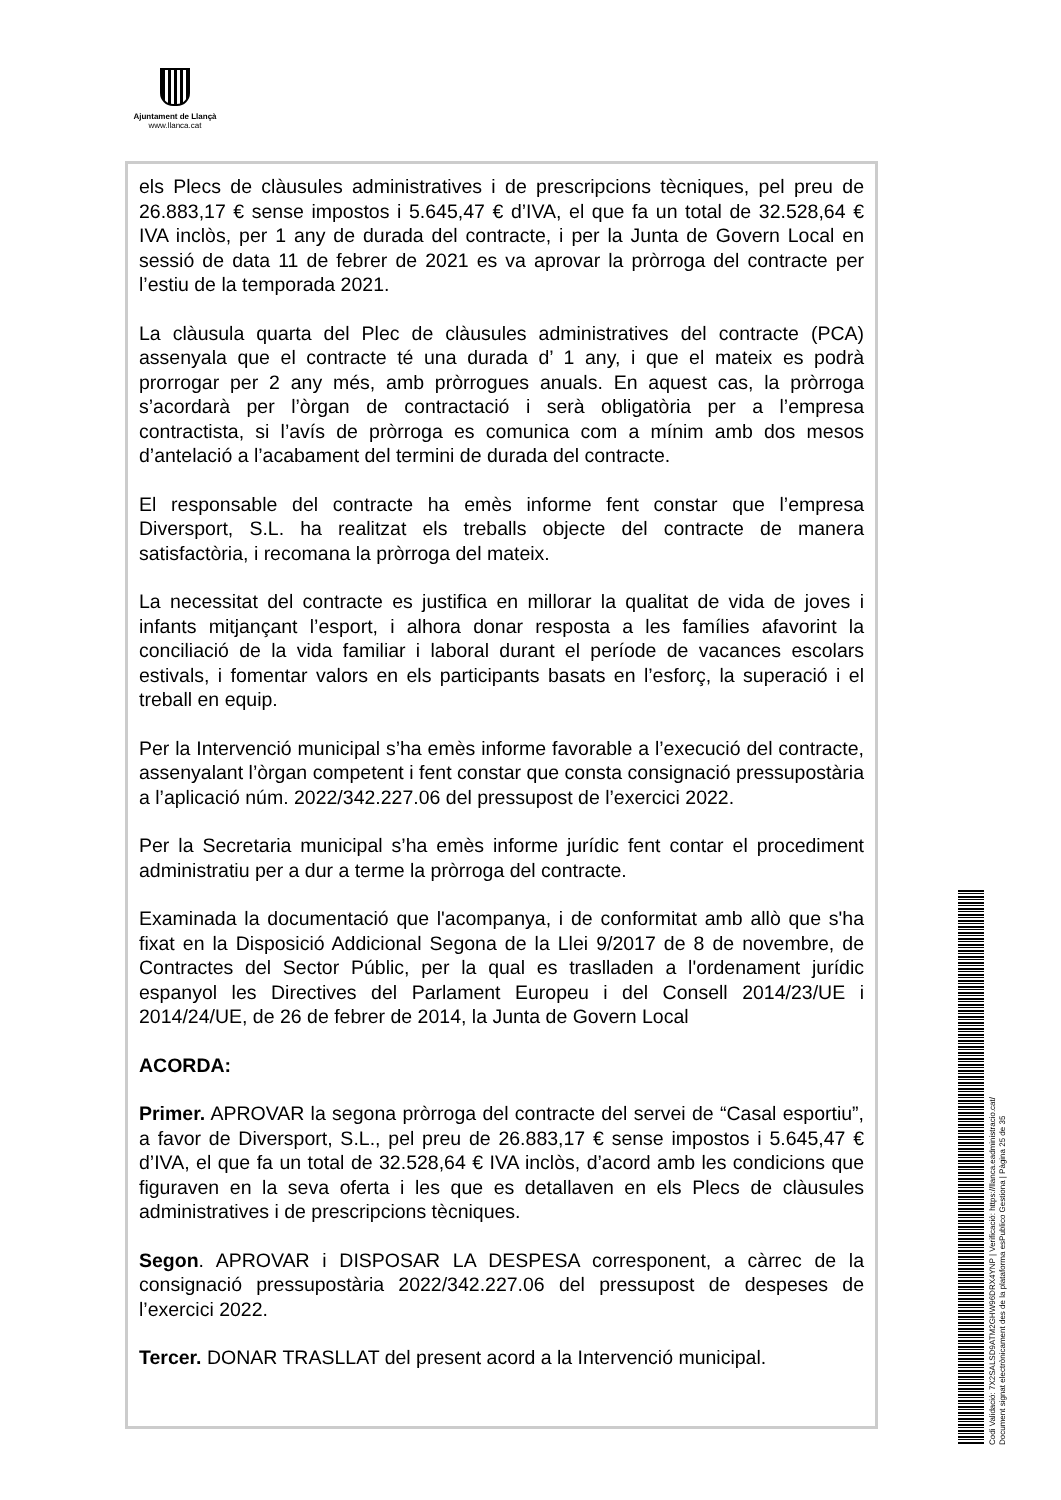Ajuntament de Llançà
www.llanca.cat
els Plecs de clàusules administratives i de prescripcions tècniques, pel preu de 26.883,17 € sense impostos i 5.645,47 € d’IVA, el que fa un total de 32.528,64 € IVA inclòs, per 1 any de durada del contracte, i per la Junta de Govern Local en sessió de data 11 de febrer de 2021 es va aprovar la pròrroga del contracte per l’estiu de la temporada 2021.
La clàusula quarta del Plec de clàusules administratives del contracte (PCA) assenyala que el contracte té una durada d’ 1 any, i que el mateix es podrà prorrogar per 2 any més, amb pròrrogues anuals. En aquest cas, la pròrroga s’acordarà per l’òrgan de contractació i serà obligatòria per a l’empresa contractista, si l’avís de pròrroga es comunica com a mínim amb dos mesos d’antelació a l’acabament del termini de durada del contracte.
El responsable del contracte ha emès informe fent constar que l’empresa Diversport, S.L. ha realitzat els treballs objecte del contracte de manera satisfactòria, i recomana la pròrroga del mateix.
La necessitat del contracte es justifica en millorar la qualitat de vida de joves i infants mitjançant l’esport, i alhora donar resposta a les famílies afavorint la conciliació de la vida familiar i laboral durant el període de vacances escolars estivals, i fomentar valors en els participants basats en l’esforç, la superació i el treball en equip.
Per la Intervenció municipal s’ha emès informe favorable a l’execució del contracte, assenyalant l’òrgan competent i fent constar que consta consignació pressupostària a l’aplicació núm. 2022/342.227.06 del pressupost de l’exercici 2022.
Per la Secretaria municipal s’ha emès informe jurídic fent contar el procediment administratiu per a dur a terme la pròrroga del contracte.
Examinada la documentació que l'acompanya, i de conformitat amb allò que s'ha fixat en la Disposició Addicional Segona de la Llei 9/2017 de 8 de novembre, de Contractes del Sector Públic, per la qual es traslladen a l'ordenament jurídic espanyol les Directives del Parlament Europeu i del Consell 2014/23/UE i 2014/24/UE, de 26 de febrer de 2014, la Junta de Govern Local
ACORDA:
Primer. APROVAR la segona pròrroga del contracte del servei de “Casal esportiu”, a favor de Diversport, S.L., pel preu de 26.883,17 € sense impostos i 5.645,47 € d’IVA, el que fa un total de 32.528,64 € IVA inclòs, d’acord amb les condicions que figuraven en la seva oferta i les que es detallaven en els Plecs de clàusules administratives i de prescripcions tècniques.
Segon. APROVAR i DISPOSAR LA DESPESA corresponent, a càrrec de la consignació pressupostària 2022/342.227.06 del pressupost de despeses de l’exercici 2022.
Tercer. DONAR TRASLLAT del present acord a la Intervenció municipal.
Codi Validació: 7X2SALSD9ATM2GHW96DRX4YNP | Verificació: https://llanca.eadministracio.cat/
Document signat electrònicament des de la plataforma esPublico Gestiona | Pàgina 25 de 35